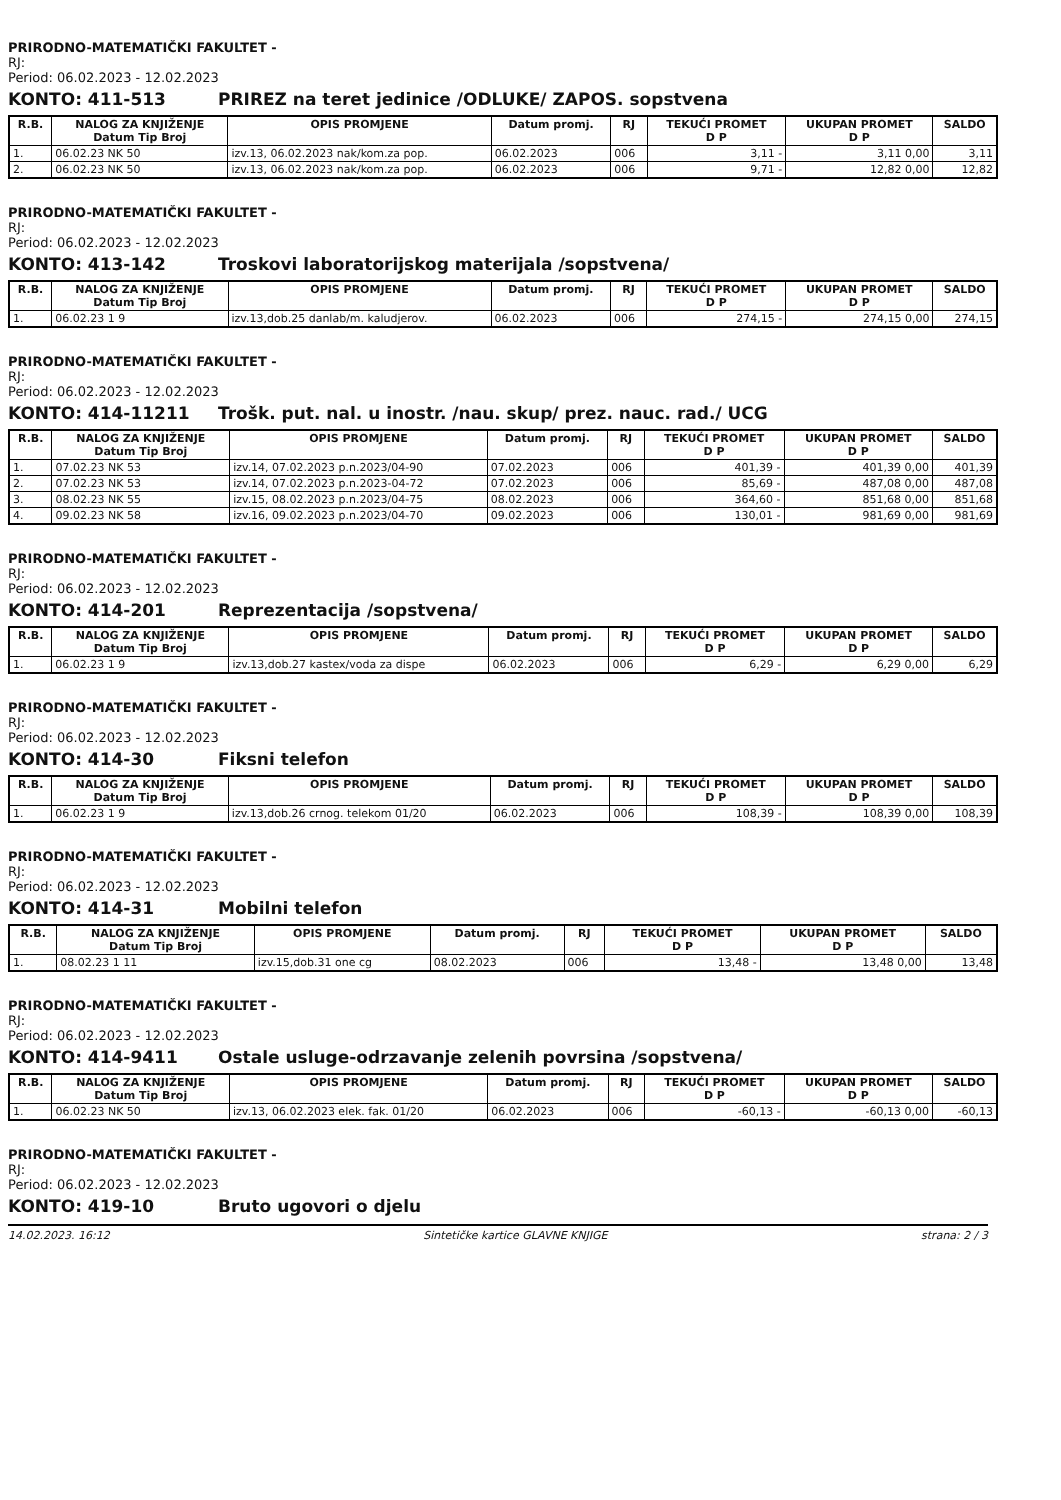PRIRODNO-MATEMATIČKI FAKULTET -
RJ:
Period: 06.02.2023 - 12.02.2023
KONTO: 411-513 PRIREZ na teret jedinice /ODLUKE/ ZAPOS. sopstvena
| R.B. | NALOG ZA KNJIŽENJE Datum Tip Broj | OPIS PROMJENE | Datum promj. | RJ | TEKUĆI PROMET D P | UKUPAN PROMET D P | SALDO |
| --- | --- | --- | --- | --- | --- | --- | --- |
| 1. | 06.02.23 NK 50 | izv.13, 06.02.2023 nak/kom.za pop. | 06.02.2023 | 006 | 3,11 - | 3,11 0,00 | 3,11 |
| 2. | 06.02.23 NK 50 | izv.13, 06.02.2023 nak/kom.za pop. | 06.02.2023 | 006 | 9,71 - | 12,82 0,00 | 12,82 |
PRIRODNO-MATEMATIČKI FAKULTET -
RJ:
Period: 06.02.2023 - 12.02.2023
KONTO: 413-142 Troskovi laboratorijskog materijala /sopstvena/
| R.B. | NALOG ZA KNJIŽENJE Datum Tip Broj | OPIS PROMJENE | Datum promj. | RJ | TEKUĆI PROMET D P | UKUPAN PROMET D P | SALDO |
| --- | --- | --- | --- | --- | --- | --- | --- |
| 1. | 06.02.23 1 9 | izv.13,dob.25 danlab/m. kaludjerov. | 06.02.2023 | 006 | 274,15 - | 274,15 0,00 | 274,15 |
PRIRODNO-MATEMATIČKI FAKULTET -
RJ:
Period: 06.02.2023 - 12.02.2023
KONTO: 414-11211 Trošk. put. nal. u inostr. /nau. skup/ prez. nauc. rad./ UCG
| R.B. | NALOG ZA KNJIŽENJE Datum Tip Broj | OPIS PROMJENE | Datum promj. | RJ | TEKUĆI PROMET D P | UKUPAN PROMET D P | SALDO |
| --- | --- | --- | --- | --- | --- | --- | --- |
| 1. | 07.02.23 NK 53 | izv.14, 07.02.2023 p.n.2023/04-90 | 07.02.2023 | 006 | 401,39 - | 401,39 0,00 | 401,39 |
| 2. | 07.02.23 NK 53 | izv.14, 07.02.2023 p.n.2023-04-72 | 07.02.2023 | 006 | 85,69 - | 487,08 0,00 | 487,08 |
| 3. | 08.02.23 NK 55 | izv.15, 08.02.2023 p.n.2023/04-75 | 08.02.2023 | 006 | 364,60 - | 851,68 0,00 | 851,68 |
| 4. | 09.02.23 NK 58 | izv.16, 09.02.2023 p.n.2023/04-70 | 09.02.2023 | 006 | 130,01 - | 981,69 0,00 | 981,69 |
PRIRODNO-MATEMATIČKI FAKULTET -
RJ:
Period: 06.02.2023 - 12.02.2023
KONTO: 414-201 Reprezentacija /sopstvena/
| R.B. | NALOG ZA KNJIŽENJE Datum Tip Broj | OPIS PROMJENE | Datum promj. | RJ | TEKUĆI PROMET D P | UKUPAN PROMET D P | SALDO |
| --- | --- | --- | --- | --- | --- | --- | --- |
| 1. | 06.02.23 1 9 | izv.13,dob.27 kastex/voda za dispe | 06.02.2023 | 006 | 6,29 - | 6,29 0,00 | 6,29 |
PRIRODNO-MATEMATIČKI FAKULTET -
RJ:
Period: 06.02.2023 - 12.02.2023
KONTO: 414-30 Fiksni telefon
| R.B. | NALOG ZA KNJIŽENJE Datum Tip Broj | OPIS PROMJENE | Datum promj. | RJ | TEKUĆI PROMET D P | UKUPAN PROMET D P | SALDO |
| --- | --- | --- | --- | --- | --- | --- | --- |
| 1. | 06.02.23 1 9 | izv.13,dob.26 crnog. telekom 01/20 | 06.02.2023 | 006 | 108,39 - | 108,39 0,00 | 108,39 |
PRIRODNO-MATEMATIČKI FAKULTET -
RJ:
Period: 06.02.2023 - 12.02.2023
KONTO: 414-31 Mobilni telefon
| R.B. | NALOG ZA KNJIŽENJE Datum Tip Broj | OPIS PROMJENE | Datum promj. | RJ | TEKUĆI PROMET D P | UKUPAN PROMET D P | SALDO |
| --- | --- | --- | --- | --- | --- | --- | --- |
| 1. | 08.02.23 1 11 | izv.15,dob.31 one cg | 08.02.2023 | 006 | 13,48 - | 13,48 0,00 | 13,48 |
PRIRODNO-MATEMATIČKI FAKULTET -
RJ:
Period: 06.02.2023 - 12.02.2023
KONTO: 414-9411 Ostale usluge-odrzavanje zelenih povrsina /sopstvena/
| R.B. | NALOG ZA KNJIŽENJE Datum Tip Broj | OPIS PROMJENE | Datum promj. | RJ | TEKUĆI PROMET D P | UKUPAN PROMET D P | SALDO |
| --- | --- | --- | --- | --- | --- | --- | --- |
| 1. | 06.02.23 NK 50 | izv.13, 06.02.2023 elek. fak. 01/20 | 06.02.2023 | 006 | -60,13 - | -60,13 0,00 | -60,13 |
PRIRODNO-MATEMATIČKI FAKULTET -
RJ:
Period: 06.02.2023 - 12.02.2023
KONTO: 419-10 Bruto ugovori o djelu
14.02.2023. 16:12 Sintetičke kartice GLAVNE KNJIGE strana: 2 / 3